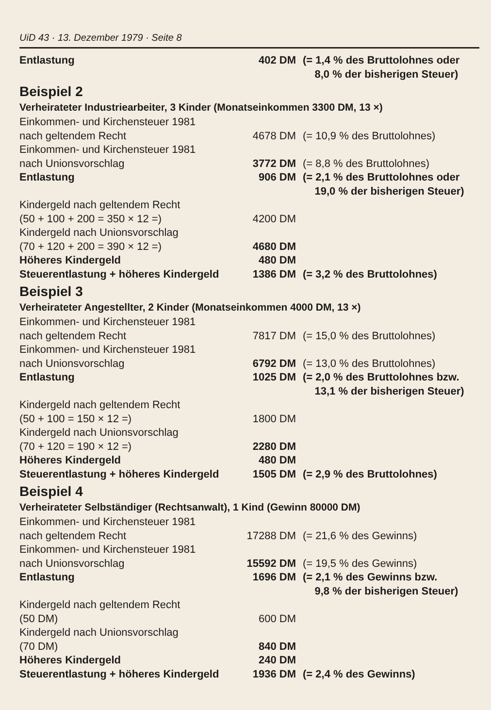UiD 43 · 13. Dezember 1979 · Seite 8
| Entlastung | 402 DM | (= 1,4 % des Bruttolohnes oder 8,0 % der bisherigen Steuer) |
Beispiel 2
Verheirateter Industriearbeiter, 3 Kinder (Monatseinkommen 3300 DM, 13 ×)
| Einkommen- und Kirchensteuer 1981 nach geltendem Recht | 4678 DM | (= 10,9 % des Bruttolohnes) |
| Einkommen- und Kirchensteuer 1981 nach Unionsvorschlag | 3772 DM | (= 8,8 % des Bruttolohnes) |
| Entlastung | 906 DM | (= 2,1 % des Bruttolohnes oder 19,0 % der bisherigen Steuer) |
| Kindergeld nach geltendem Recht (50 + 100 + 200 = 350 × 12 =) | 4200 DM | |
| Kindergeld nach Unionsvorschlag (70 + 120 + 200 = 390 × 12 =) | 4680 DM | |
| Höheres Kindergeld | 480 DM | |
| Steuerentlastung + höheres Kindergeld | 1386 DM | (= 3,2 % des Bruttolohnes) |
Beispiel 3
Verheirateter Angestellter, 2 Kinder (Monatseinkommen 4000 DM, 13 ×)
| Einkommen- und Kirchensteuer 1981 nach geltendem Recht | 7817 DM | (= 15,0 % des Bruttolohnes) |
| Einkommen- und Kirchensteuer 1981 nach Unionsvorschlag | 6792 DM | (= 13,0 % des Bruttolohnes) |
| Entlastung | 1025 DM | (= 2,0 % des Bruttolohnes bzw. 13,1 % der bisherigen Steuer) |
| Kindergeld nach geltendem Recht (50 + 100 = 150 × 12 =) | 1800 DM | |
| Kindergeld nach Unionsvorschlag (70 + 120 = 190 × 12 =) | 2280 DM | |
| Höheres Kindergeld | 480 DM | |
| Steuerentlastung + höheres Kindergeld | 1505 DM | (= 2,9 % des Bruttolohnes) |
Beispiel 4
Verheirateter Selbständiger (Rechtsanwalt), 1 Kind (Gewinn 80000 DM)
| Einkommen- und Kirchensteuer 1981 nach geltendem Recht | 17288 DM | (= 21,6 % des Gewinns) |
| Einkommen- und Kirchensteuer 1981 nach Unionsvorschlag | 15592 DM | (= 19,5 % des Gewinns) |
| Entlastung | 1696 DM | (= 2,1 % des Gewinns bzw. 9,8 % der bisherigen Steuer) |
| Kindergeld nach geltendem Recht (50 DM) | 600 DM | |
| Kindergeld nach Unionsvorschlag (70 DM) | 840 DM | |
| Höheres Kindergeld | 240 DM | |
| Steuerentlastung + höheres Kindergeld | 1936 DM | (= 2,4 % des Gewinns) |